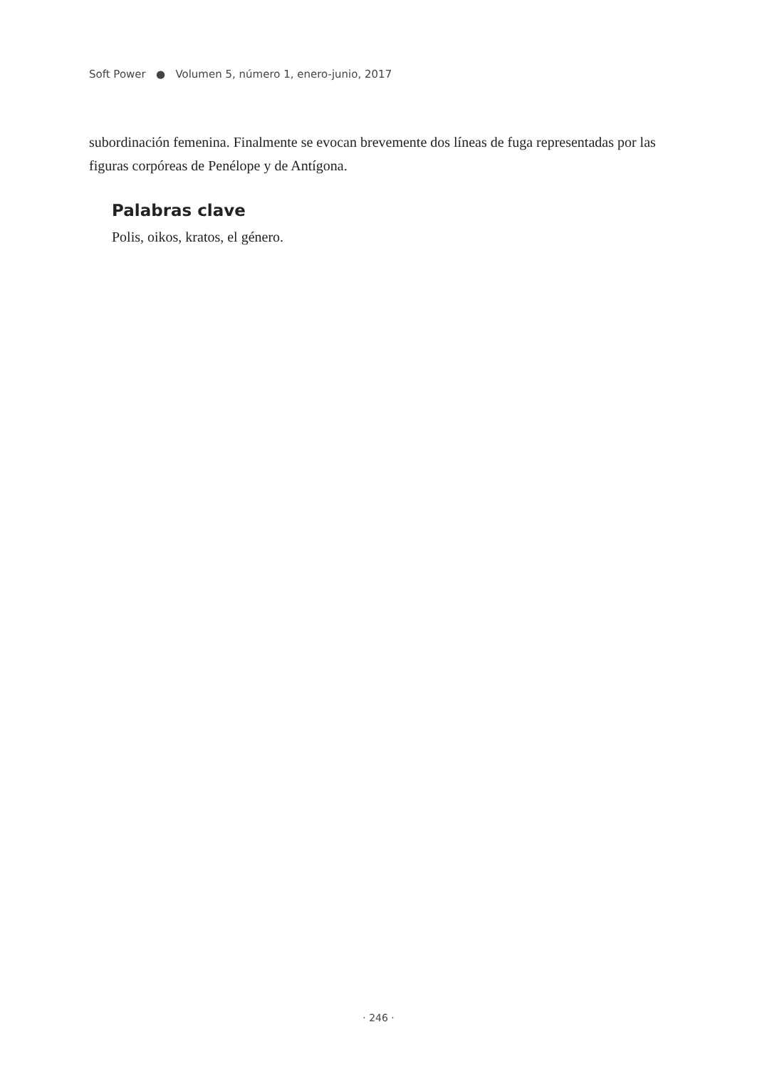Soft Power ● Volumen 5, número 1, enero-junio, 2017
subordinación femenina. Finalmente se evocan brevemente dos líneas de fuga representadas por las figuras corpóreas de Penélope y de Antígona.
Palabras clave
Polis, oikos, kratos, el género.
· 246 ·